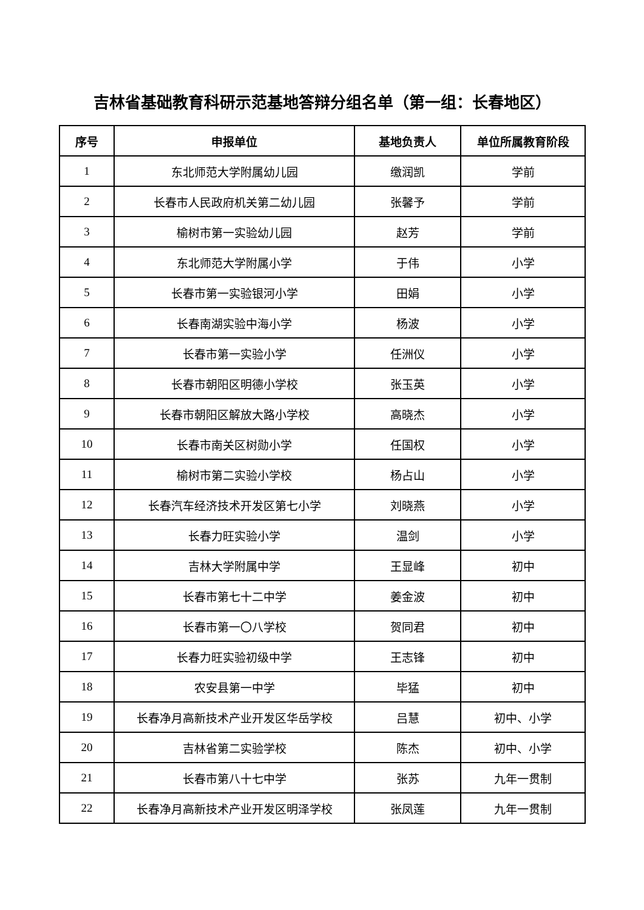吉林省基础教育科研示范基地答辩分组名单（第一组：长春地区）
| 序号 | 申报单位 | 基地负责人 | 单位所属教育阶段 |
| --- | --- | --- | --- |
| 1 | 东北师范大学附属幼儿园 | 缴润凯 | 学前 |
| 2 | 长春市人民政府机关第二幼儿园 | 张馨予 | 学前 |
| 3 | 榆树市第一实验幼儿园 | 赵芳 | 学前 |
| 4 | 东北师范大学附属小学 | 于伟 | 小学 |
| 5 | 长春市第一实验银河小学 | 田娟 | 小学 |
| 6 | 长春南湖实验中海小学 | 杨波 | 小学 |
| 7 | 长春市第一实验小学 | 任洲仪 | 小学 |
| 8 | 长春市朝阳区明德小学校 | 张玉英 | 小学 |
| 9 | 长春市朝阳区解放大路小学校 | 高晓杰 | 小学 |
| 10 | 长春市南关区树勋小学 | 任国权 | 小学 |
| 11 | 榆树市第二实验小学校 | 杨占山 | 小学 |
| 12 | 长春汽车经济技术开发区第七小学 | 刘晓燕 | 小学 |
| 13 | 长春力旺实验小学 | 温剑 | 小学 |
| 14 | 吉林大学附属中学 | 王显峰 | 初中 |
| 15 | 长春市第七十二中学 | 姜金波 | 初中 |
| 16 | 长春市第一〇八学校 | 贺同君 | 初中 |
| 17 | 长春力旺实验初级中学 | 王志锋 | 初中 |
| 18 | 农安县第一中学 | 毕猛 | 初中 |
| 19 | 长春净月高新技术产业开发区华岳学校 | 吕慧 | 初中、小学 |
| 20 | 吉林省第二实验学校 | 陈杰 | 初中、小学 |
| 21 | 长春市第八十七中学 | 张苏 | 九年一贯制 |
| 22 | 长春净月高新技术产业开发区明泽学校 | 张凤莲 | 九年一贯制 |